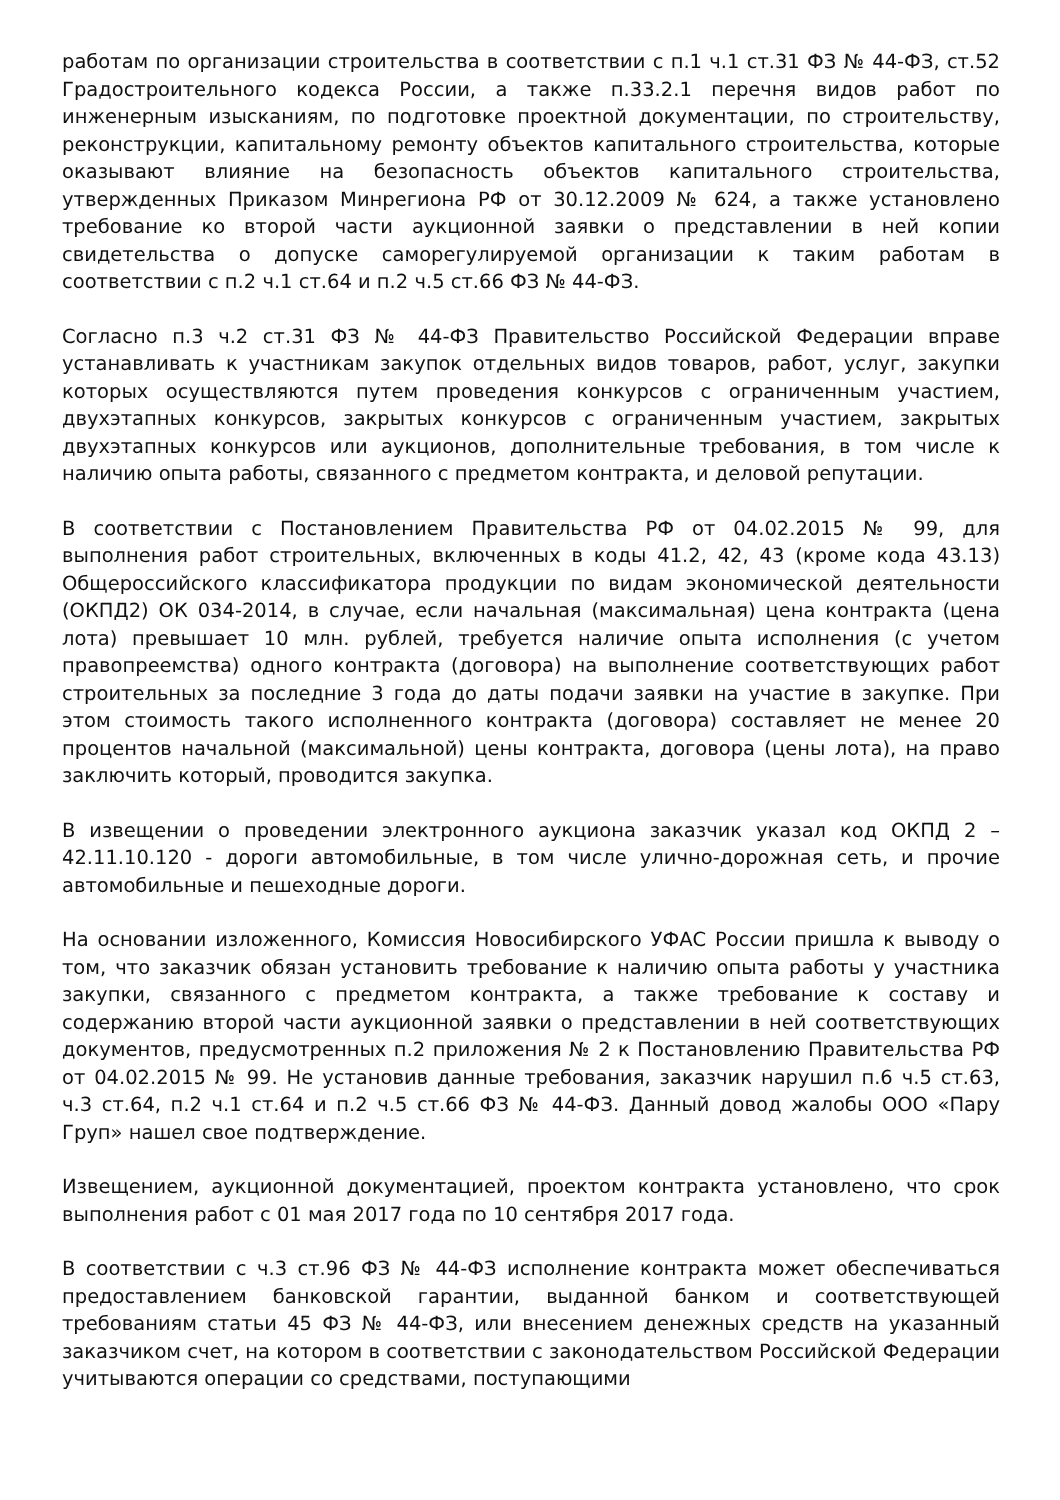работам по организации строительства в соответствии с п.1 ч.1 ст.31 ФЗ № 44-ФЗ, ст.52 Градостроительного кодекса России, а также п.33.2.1 перечня видов работ по инженерным изысканиям, по подготовке проектной документации, по строительству, реконструкции, капитальному ремонту объектов капитального строительства, которые оказывают влияние на безопасность объектов капитального строительства, утвержденных Приказом Минрегиона РФ от 30.12.2009 № 624, а также установлено требование ко второй части аукционной заявки о представлении в ней копии свидетельства о допуске саморегулируемой организации к таким работам в соответствии с п.2 ч.1 ст.64 и п.2 ч.5 ст.66 ФЗ № 44-ФЗ.
Согласно п.3 ч.2 ст.31 ФЗ № 44-ФЗ Правительство Российской Федерации вправе устанавливать к участникам закупок отдельных видов товаров, работ, услуг, закупки которых осуществляются путем проведения конкурсов с ограниченным участием, двухэтапных конкурсов, закрытых конкурсов с ограниченным участием, закрытых двухэтапных конкурсов или аукционов, дополнительные требования, в том числе к наличию опыта работы, связанного с предметом контракта, и деловой репутации.
В соответствии с Постановлением Правительства РФ от 04.02.2015 № 99, для выполнения работ строительных, включенных в коды 41.2, 42, 43 (кроме кода 43.13) Общероссийского классификатора продукции по видам экономической деятельности (ОКПД2) ОК 034-2014, в случае, если начальная (максимальная) цена контракта (цена лота) превышает 10 млн. рублей, требуется наличие опыта исполнения (с учетом правопреемства) одного контракта (договора) на выполнение соответствующих работ строительных за последние 3 года до даты подачи заявки на участие в закупке. При этом стоимость такого исполненного контракта (договора) составляет не менее 20 процентов начальной (максимальной) цены контракта, договора (цены лота), на право заключить который, проводится закупка.
В извещении о проведении электронного аукциона заказчик указал код ОКПД 2 – 42.11.10.120 - дороги автомобильные, в том числе улично-дорожная сеть, и прочие автомобильные и пешеходные дороги.
На основании изложенного, Комиссия Новосибирского УФАС России пришла к выводу о том, что заказчик обязан установить требование к наличию опыта работы у участника закупки, связанного с предметом контракта, а также требование к составу и содержанию второй части аукционной заявки о представлении в ней соответствующих документов, предусмотренных п.2 приложения № 2 к Постановлению Правительства РФ от 04.02.2015 № 99. Не установив данные требования, заказчик нарушил п.6 ч.5 ст.63, ч.3 ст.64, п.2 ч.1 ст.64 и п.2 ч.5 ст.66 ФЗ № 44-ФЗ. Данный довод жалобы ООО «Пару Груп» нашел свое подтверждение.
Извещением, аукционной документацией, проектом контракта установлено, что срок выполнения работ с 01 мая 2017 года по 10 сентября 2017 года.
В соответствии с ч.3 ст.96 ФЗ № 44-ФЗ исполнение контракта может обеспечиваться предоставлением банковской гарантии, выданной банком и соответствующей требованиям статьи 45 ФЗ № 44-ФЗ, или внесением денежных средств на указанный заказчиком счет, на котором в соответствии с законодательством Российской Федерации учитываются операции со средствами, поступающими